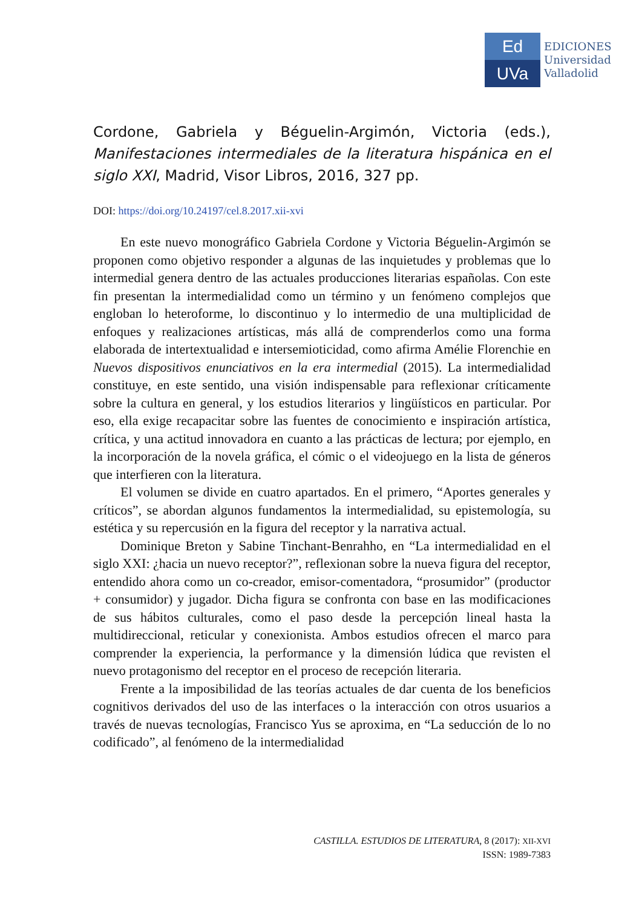Ed
UVa
EDICIONES
Universidad
Valladolid
Cordone, Gabriela y Béguelin-Argimón, Victoria (eds.), Manifestaciones intermediales de la literatura hispánica en el siglo XXI, Madrid, Visor Libros, 2016, 327 pp.
DOI: https://doi.org/10.24197/cel.8.2017.xii-xvi
En este nuevo monográfico Gabriela Cordone y Victoria Béguelin-Argimón se proponen como objetivo responder a algunas de las inquietudes y problemas que lo intermedial genera dentro de las actuales producciones literarias españolas. Con este fin presentan la intermedialidad como un término y un fenómeno complejos que engloban lo heteroforme, lo discontinuo y lo intermedio de una multiplicidad de enfoques y realizaciones artísticas, más allá de comprenderlos como una forma elaborada de intertextualidad e intersemioticidad, como afirma Amélie Florenchie en Nuevos dispositivos enunciativos en la era intermedial (2015). La intermedialidad constituye, en este sentido, una visión indispensable para reflexionar críticamente sobre la cultura en general, y los estudios literarios y lingüísticos en particular. Por eso, ella exige recapacitar sobre las fuentes de conocimiento e inspiración artística, crítica, y una actitud innovadora en cuanto a las prácticas de lectura; por ejemplo, en la incorporación de la novela gráfica, el cómic o el videojuego en la lista de géneros que interfieren con la literatura.
El volumen se divide en cuatro apartados. En el primero, “Aportes generales y críticos”, se abordan algunos fundamentos la intermedialidad, su epistemología, su estética y su repercusión en la figura del receptor y la narrativa actual.
Dominique Breton y Sabine Tinchant-Benrahho, en “La intermedialidad en el siglo XXI: ¿hacia un nuevo receptor?”, reflexionan sobre la nueva figura del receptor, entendido ahora como un co-creador, emisor-comentadora, “prosumidor” (productor + consumidor) y jugador. Dicha figura se confronta con base en las modificaciones de sus hábitos culturales, como el paso desde la percepción lineal hasta la multidireccional, reticular y conexionista. Ambos estudios ofrecen el marco para comprender la experiencia, la performance y la dimensión lúdica que revisten el nuevo protagonismo del receptor en el proceso de recepción literaria.
Frente a la imposibilidad de las teorías actuales de dar cuenta de los beneficios cognitivos derivados del uso de las interfaces o la interacción con otros usuarios a través de nuevas tecnologías, Francisco Yus se aproxima, en “La seducción de lo no codificado”, al fenómeno de la intermedialidad
CASTILLA. ESTUDIOS DE LITERATURA, 8 (2017): XII-XVI
ISSN: 1989-7383